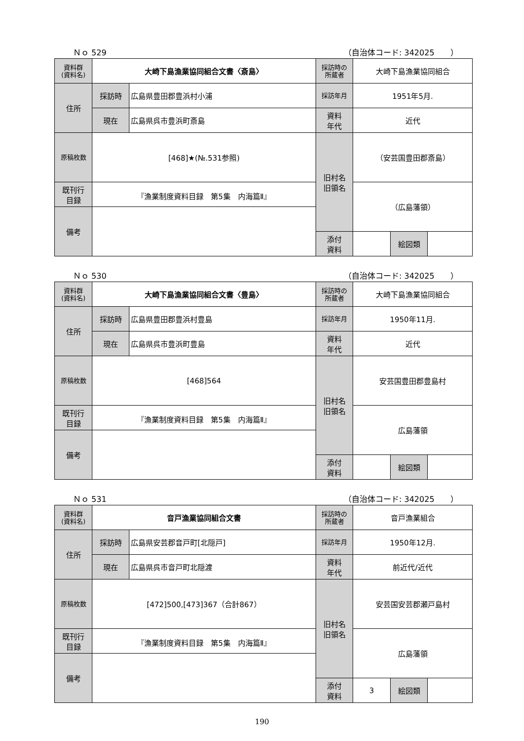Ｎｏ 529 （自治体コード: 342025　　）
| 資料群 (資料名) | 大崎下島漁業協同組合文書〈斎島〉 | | 採訪時の 所蔵者 | 大崎下島漁業協同組合 | | |
| 住所 | 採訪時 | 広島県豊田郡豊浜村小浦 | 採訪年月 | 1951年5月. | | |
| | 現在 | 広島県呉市豊浜町斎島 | 資料 年代 | 近代 | | |
| 原稿枚数 | [468]★(№.531参照) | | 旧村名 旧領名 | （安芸国豊田郡斎島） | | |
| 既刊行 目録 | 『漁業制度資料目録 第5集 内海篇Ⅱ』 | | | （広島藩領） | | |
| 備考 | | | | | | |
| | | | 添付 資料 | | 絵図類 | |
Ｎｏ 530 （自治体コード: 342025　　）
| 資料群 (資料名) | 大崎下島漁業協同組合文書〈豊島〉 | | 採訪時の 所蔵者 | 大崎下島漁業協同組合 | | |
| 住所 | 採訪時 | 広島県豊田郡豊浜村豊島 | 採訪年月 | 1950年11月. | | |
| | 現在 | 広島県呉市豊浜町豊島 | 資料 年代 | 近代 | | |
| 原稿枚数 | [468]564 | | 旧村名 旧領名 | 安芸国豊田郡豊島村 | | |
| 既刊行 目録 | 『漁業制度資料目録 第5集 内海篇Ⅱ』 | | | 広島藩領 | | |
| 備考 | | | | | | |
| | | | 添付 資料 | | 絵図類 | |
Ｎｏ 531 （自治体コード: 342025　　）
| 資料群 (資料名) | 音戸漁業協同組合文書 | | 採訪時の 所蔵者 | 音戸漁業組合 | | |
| 住所 | 採訪時 | 広島県安芸郡音戸町[北隠戸] | 採訪年月 | 1950年12月. | | |
| | 現在 | 広島県呉市音戸町北隠渡 | 資料 年代 | 前近代/近代 | | |
| 原稿枚数 | [472]500,[473]367（合計867） | | 旧村名 旧領名 | 安芸国安芸郡瀬戸島村 | | |
| 既刊行 目録 | 『漁業制度資料目録 第5集 内海篇Ⅱ』 | | | 広島藩領 | | |
| 備考 | | | | | | |
| | | | 添付 資料 | 3 | 絵図類 | |
190